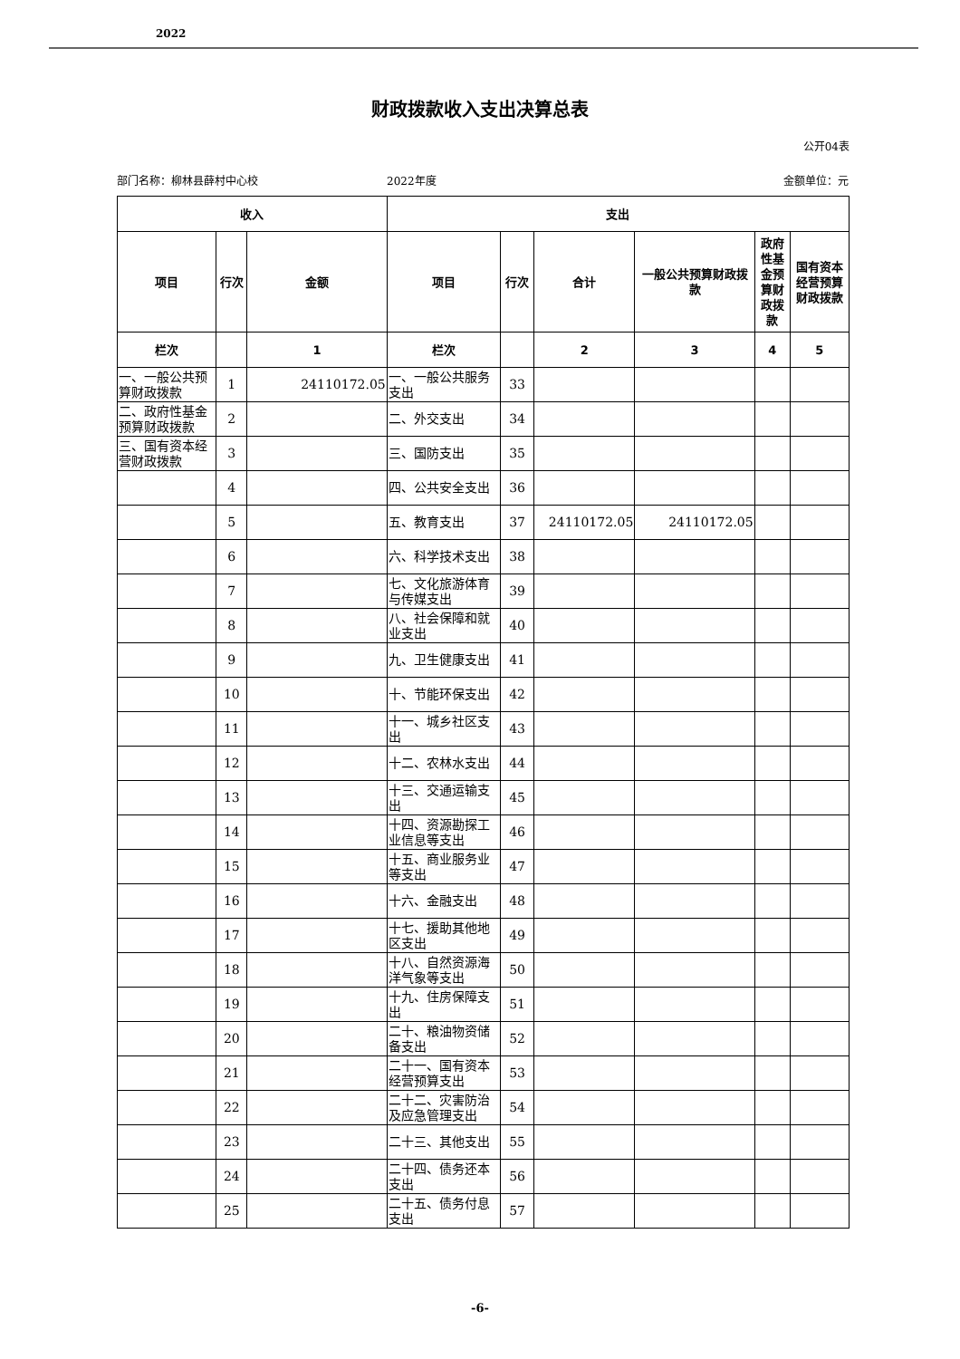2022
财政拨款收入支出决算总表
公开04表
部门名称：柳林县薛村中心校 2022年度 金额单位：元
| 收入 | | | 支出 | | | | | |
| --- | --- | --- | --- | --- | --- | --- | --- | --- |
| 项目 | 行次 | 金额 | 项目 | 行次 | 合计 | 一般公共预算财政拨款 | 政府性基金预算财政拨款 | 国有资本经营预算财政拨款 |
| 栏次 | | 1 | 栏次 | | 2 | 3 | 4 | 5 |
| 一、一般公共预算财政拨款 | 1 | 24110172.05 | 一、一般公共服务支出 | 33 | | | | |
| 二、政府性基金预算财政拨款 | 2 | | 二、外交支出 | 34 | | | | |
| 三、国有资本经营财政拨款 | 3 | | 三、国防支出 | 35 | | | | |
| | 4 | | 四、公共安全支出 | 36 | | | | |
| | 5 | | 五、教育支出 | 37 | 24110172.05 | 24110172.05 | | |
| | 6 | | 六、科学技术支出 | 38 | | | | |
| | 7 | | 七、文化旅游体育与传媒支出 | 39 | | | | |
| | 8 | | 八、社会保障和就业支出 | 40 | | | | |
| | 9 | | 九、卫生健康支出 | 41 | | | | |
| | 10 | | 十、节能环保支出 | 42 | | | | |
| | 11 | | 十一、城乡社区支出 | 43 | | | | |
| | 12 | | 十二、农林水支出 | 44 | | | | |
| | 13 | | 十三、交通运输支出 | 45 | | | | |
| | 14 | | 十四、资源勘探工业信息等支出 | 46 | | | | |
| | 15 | | 十五、商业服务业等支出 | 47 | | | | |
| | 16 | | 十六、金融支出 | 48 | | | | |
| | 17 | | 十七、援助其他地区支出 | 49 | | | | |
| | 18 | | 十八、自然资源海洋气象等支出 | 50 | | | | |
| | 19 | | 十九、住房保障支出 | 51 | | | | |
| | 20 | | 二十、粮油物资储备支出 | 52 | | | | |
| | 21 | | 二十一、国有资本经营预算支出 | 53 | | | | |
| | 22 | | 二十二、灾害防治及应急管理支出 | 54 | | | | |
| | 23 | | 二十三、其他支出 | 55 | | | | |
| | 24 | | 二十四、债务还本支出 | 56 | | | | |
| | 25 | | 二十五、债务付息支出 | 57 | | | | |
-6-